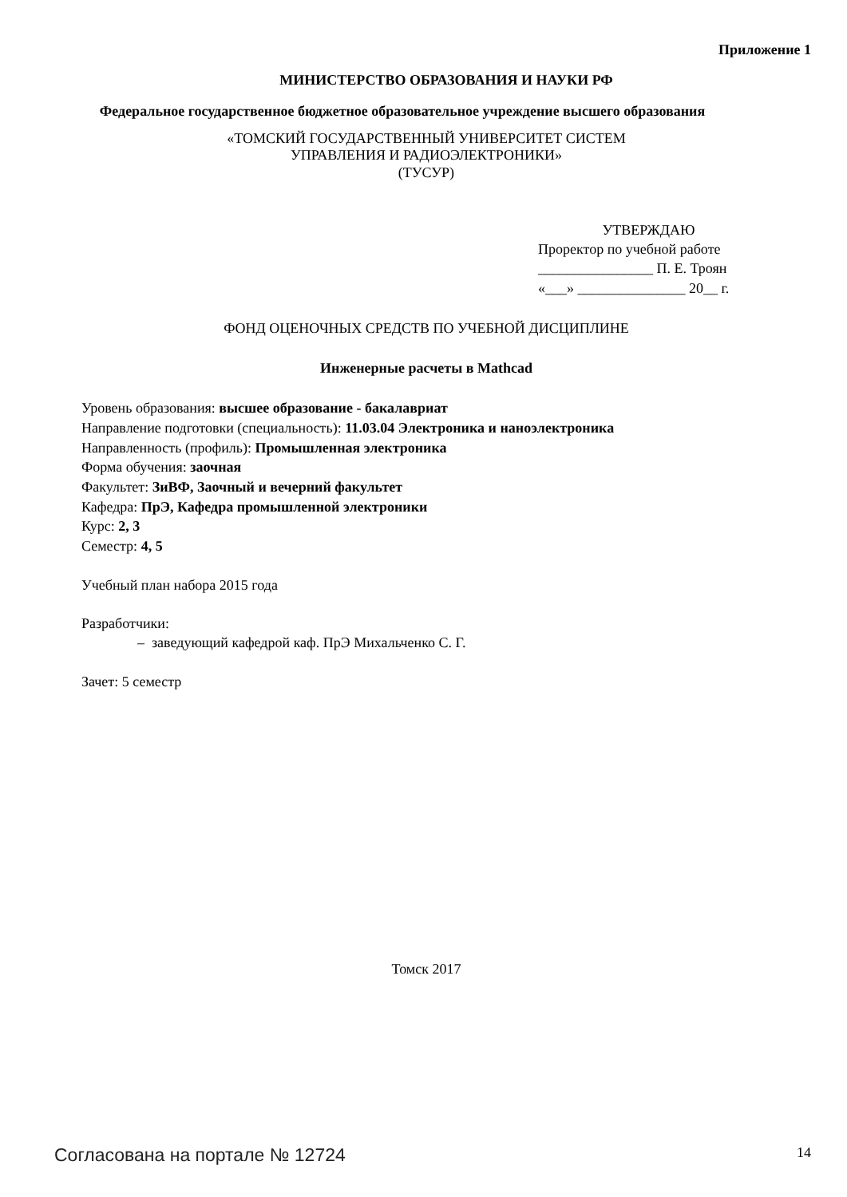Приложение 1
МИНИСТЕРСТВО ОБРАЗОВАНИЯ И НАУКИ РФ
Федеральное государственное бюджетное образовательное учреждение высшего образования
«ТОМСКИЙ ГОСУДАРСТВЕННЫЙ УНИВЕРСИТЕТ СИСТЕМ
УПРАВЛЕНИЯ И РАДИОЭЛЕКТРОНИКИ»
(ТУСУР)
УТВЕРЖДАЮ
Проректор по учебной работе
________________ П. Е. Троян
«___» _______________ 20__ г.
ФОНД ОЦЕНОЧНЫХ СРЕДСТВ ПО УЧЕБНОЙ ДИСЦИПЛИНЕ
Инженерные расчеты в Mathcad
Уровень образования: высшее образование - бакалавриат
Направление подготовки (специальность): 11.03.04 Электроника и наноэлектроника
Направленность (профиль): Промышленная электроника
Форма обучения: заочная
Факультет: ЗиВФ, Заочный и вечерний факультет
Кафедра: ПрЭ, Кафедра промышленной электроники
Курс: 2, 3
Семестр: 4, 5
Учебный план набора 2015 года
Разработчики:
– заведующий кафедрой каф. ПрЭ Михальченко С. Г.
Зачет: 5 семестр
Томск 2017
Согласована на портале № 12724 14